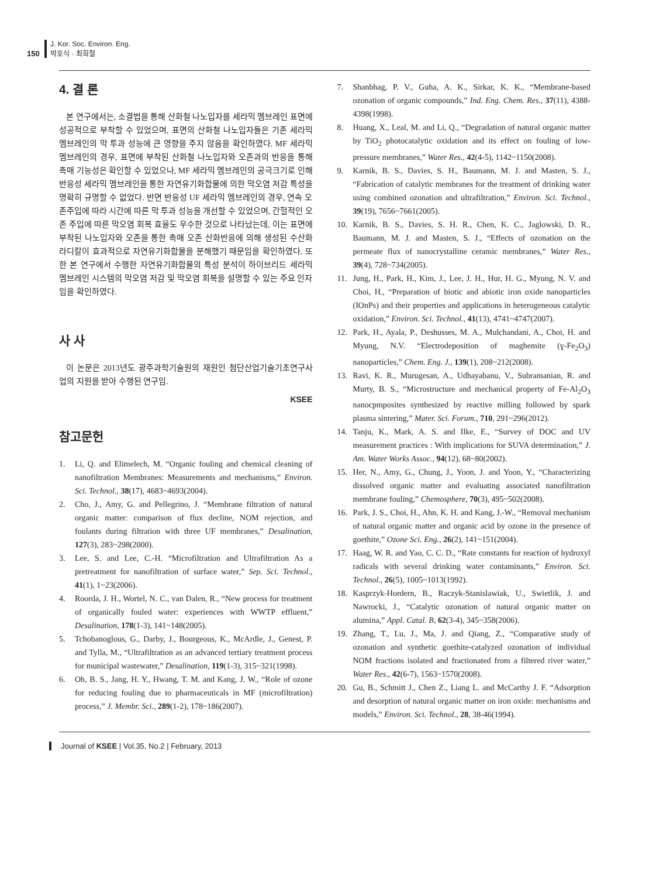150 J. Kor. Soc. Environ. Eng.
박호식 · 최희철
4. 결 론
본 연구에서는, 소결법을 통해 산화철 나노입자를 세라믹 멤브레인 표면에 성공적으로 부착할 수 있었으며, 표면의 산화철 나노입자들은 기존 세라믹 멤브레인의 막 투과 성능에 큰 영향을 주지 않음을 확인하였다. MF 세라믹 멤브레인의 경우, 표면에 부착된 산화철 나노입자와 오존과의 반응을 통해 촉매 기능성은 확인할 수 있었으나, MF 세라믹 멤브레인의 공극크기로 인해 반응성 세라믹 멤브레인을 통한 자연유기화합물에 의한 막오염 저감 특성을 명확히 규명할 수 없었다. 반면 반응성 UF 세라믹 멤브레인의 경우, 연속 오존주입에 따라 시간에 따른 막 투과 성능을 개선할 수 있었으며, 간헐적인 오존 주입에 따른 막오염 회복 효율도 우수한 것으로 나타났는데, 이는 표면에 부착된 나노입자와 오존을 통한 촉매 오존 산화반응에 의해 생성된 수산화라디칼이 효과적으로 자연유기화합물을 분해했기 때문임을 확인하였다. 또한 본 연구에서 수행한 자연유기화합물의 특성 분석이 하이브리드 세라믹 멤브레인 시스템의 막오염 저감 및 막오염 회복을 설명할 수 있는 주요 인자임을 확인하였다.
사 사
이 논문은 2013년도 광주과학기술원의 재원인 첨단산업기술기초연구사업의 지원을 받아 수행된 연구임.
KSEE
참고문헌
1. Li, Q. and Elimelech, M. “Organic fouling and chemical cleaning of nanofiltration Membranes: Measurements and mechanisms,” Environ. Sci. Technol., 38(17), 4683~4693(2004).
2. Cho, J., Amy, G. and Pellegrino, J. “Membrane filtration of natural organic matter: comparison of flux decline, NOM rejection, and foulants during filtration with three UF membranes,” Desalination, 127(3), 283~298(2000).
3. Lee, S. and Lee, C.-H. “Microfiltration and Ultrafiltration As a pretreatment for nanofiltration of surface water,” Sep. Sci. Technol., 41(1), 1~23(2006).
4. Roorda, J. H., Wortel, N. C., van Dalen, R., “New process for treatment of organically fouled water: experiences with WWTP effluent,” Desalination, 178(1-3), 141~148(2005).
5. Tchobanoglous, G., Darby, J., Bourgeous, K., McArdle, J., Genest, P. and Tylla, M., “Ultrafiltration as an advanced tertiary treatment process for municipal wastewater,” Desalination, 119(1-3), 315~321(1998).
6. Oh, B. S., Jang, H. Y., Hwang, T. M. and Kang, J. W., “Role of ozone for reducing fouling due to pharmaceuticals in MF (microfiltration) process,” J. Membr. Sci., 289(1-2), 178~186(2007).
7. Shanbhag, P. V., Guha, A. K., Sirkar, K. K., “Membrane-based ozonation of organic compounds,” Ind. Eng. Chem. Res., 37(11), 4388-4398(1998).
8. Huang, X., Leal, M. and Li, Q., “Degradation of natural organic matter by TiO<sub>2</sub> photocatalytic oxidation and its effect on fouling of low-pressure membranes,” Water Res., 42(4-5), 1142~1150(2008).
9. Karnik, B. S., Davies, S. H., Baumann, M. J. and Masten, S. J., “Fabrication of catalytic membranes for the treatment of drinking water using combined ozonation and ultrafiltration,” Environ. Sci. Technol., 39(19), 7656~7661(2005).
10. Karnik, B. S., Davies, S. H. R., Chen, K. C., Jaglowski, D. R., Baumann, M. J. and Masten, S. J., “Effects of ozonation on the permeate flux of nanocrystalline ceramic membranes,” Water Res., 39(4), 728~734(2005).
11. Jung, H., Park, H., Kim, J., Lee, J. H., Hur, H. G., Myung, N. V. and Choi, H., “Preparation of biotic and abiotic iron oxide nanoparticles (IOnPs) and their properties and applications in heterogeneous catalytic oxidation,” Environ. Sci. Technol., 41(13), 4741~4747(2007).
12. Park, H., Ayala, P., Deshusses, M. A., Mulchandani, A., Choi, H. and Myung, N.V. “Electrodeposition of maghemite (ɣ-Fe<sub>2</sub>O<sub>3</sub>) nanoparticles,” Chem. Eng. J., 139(1), 208~212(2008).
13. Ravi, K. R., Murugesan, A., Udhayabanu, V., Subramanian, R. and Murty, B. S., “Microstructure and mechanical property of Fe-Al<sub>2</sub>O<sub>3</sub> nanocpmposites synthesized by reactive milling followed by spark plasma sintering,” Mater. Sci. Forum., 710, 291~296(2012).
14. Tanju, K., Mark, A. S. and Ilke, E., “Survey of DOC and UV measurement practices : With implications for SUVA determination,” J. Am. Water Works Assoc., 94(12), 68~80(2002).
15. Her, N., Amy, G., Chung, J., Yoon, J. and Yoon, Y., “Characterizing dissolved organic matter and evaluating associated nanofiltration membrane fouling,” Chemosphere, 70(3), 495~502(2008).
16. Park, J. S., Choi, H., Ahn, K. H. and Kang, J.-W., “Removal mechanism of natural organic matter and organic acid by ozone in the presence of goethite,” Ozone Sci. Eng., 26(2), 141~151(2004).
17. Haag, W. R. and Yao, C. C. D., “Rate constants for reaction of hydroxyl radicals with several drinking water contaminants,” Environ. Sci. Technol., 26(5), 1005~1013(1992).
18. Kasprzyk-Hordern, B., Raczyk-Stanislawiak, U., Swietlik, J. and Nawrocki, J., “Catalytic ozonation of natural organic matter on alumina,” Appl. Catal. B, 62(3-4), 345~358(2006).
19. Zhang, T., Lu, J., Ma, J. and Qiang, Z., “Comparative study of ozonation and synthetic goethite-catalyzed ozonation of individual NOM fractions isolated and fractionated from a filtered river water,” Water Res., 42(6-7), 1563~1570(2008).
20. Gu, B., Schmitt J., Chen Z., Liang L. and McCarthy J. F. “Adsorption and desorption of natural organic matter on iron oxide: mechanisms and models,” Environ. Sci. Technol., 28, 38-46(1994).
Journal of KSEE | Vol.35, No.2 | February, 2013